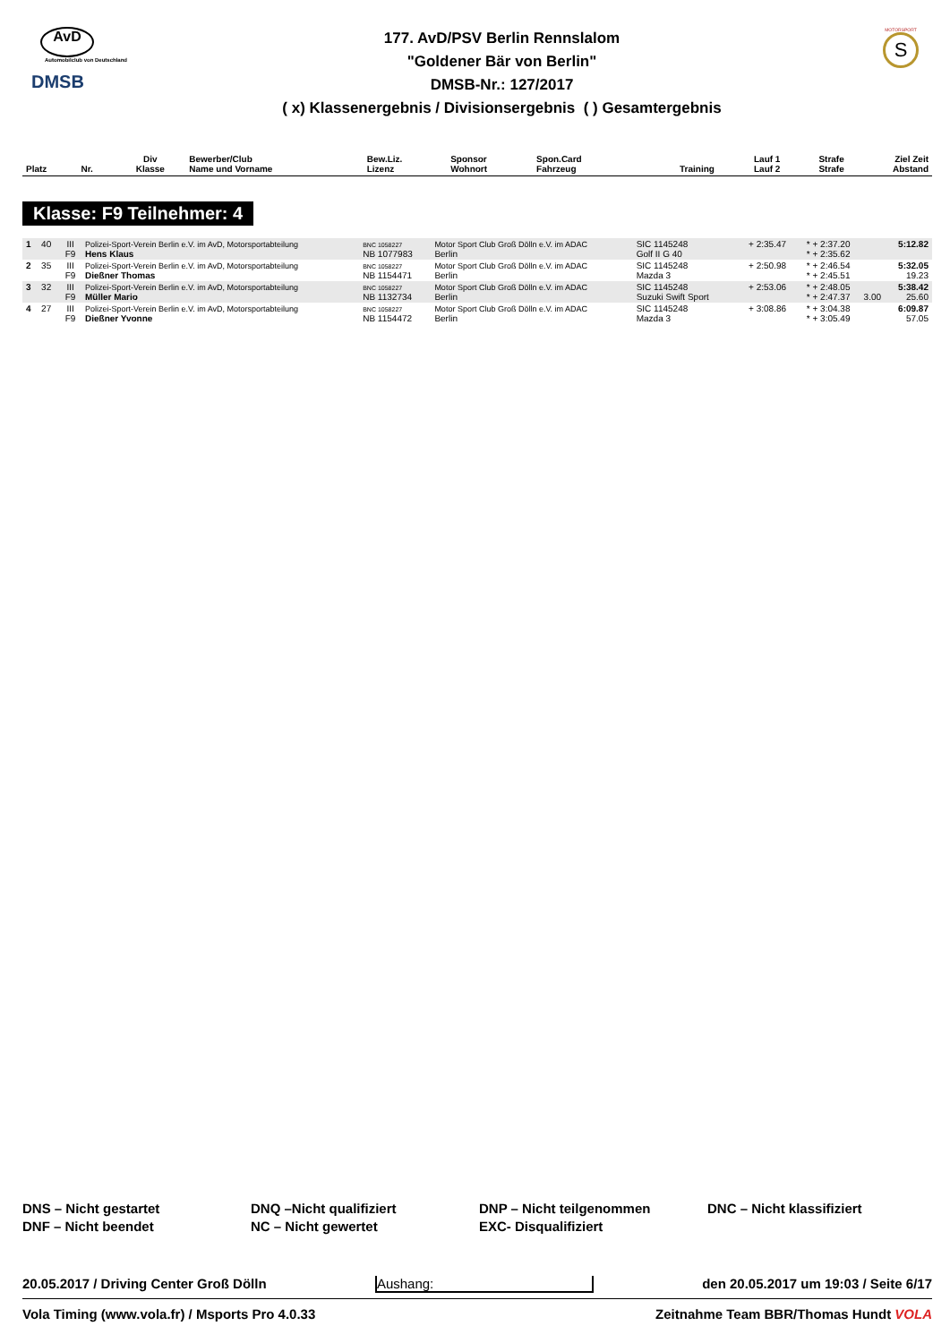AvD
Automobilclub von Deutschland
DMSB
177. AvD/PSV Berlin Rennslalom
"Goldener Bär von Berlin"
DMSB-Nr.: 127/2017
( x) Klassenergebnis / Divisionsergebnis ( ) Gesamtergebnis
MOTORSPORT
S
| Platz | Nr. | Div Klasse | Bewerber/Club Name und Vorname | Bew.Liz. Lizenz | Sponsor Wohnort | Spon.Card Fahrzeug | Training | Lauf 1 Lauf 2 | Strafe Strafe | Ziel Zeit Abstand |
| --- | --- | --- | --- | --- | --- | --- | --- | --- | --- | --- |
Klasse: F9 Teilnehmer: 4
| 1 | 40 | III F9 | Polizei-Sport-Verein Berlin e.V. im AvD, Motorsportabteilung Hens Klaus | BNC 1058227 NB 1077983 | Motor Sport Club Groß Dölln e.V. im ADAC Berlin | SIC 1145248 Golf II G 40 | + 2:35.47 | * + 2:37.20 * + 2:35.62 | | 5:12.82 |
| 2 | 35 | III F9 | Polizei-Sport-Verein Berlin e.V. im AvD, Motorsportabteilung Dießner Thomas | BNC 1058227 NB 1154471 | Motor Sport Club Groß Dölln e.V. im ADAC Berlin | SIC 1145248 Mazda 3 | + 2:50.98 | * + 2:46.54 * + 2:45.51 | | 5:32.05 19.23 |
| 3 | 32 | III F9 | Polizei-Sport-Verein Berlin e.V. im AvD, Motorsportabteilung Müller Mario | BNC 1058227 NB 1132734 | Motor Sport Club Groß Dölln e.V. im ADAC Berlin | SIC 1145248 Suzuki Swift Sport | + 2:53.06 | * + 2:48.05 * + 2:47.37 | 3.00 | 5:38.42 25.60 |
| 4 | 27 | III F9 | Polizei-Sport-Verein Berlin e.V. im AvD, Motorsportabteilung Dießner Yvonne | BNC 1058227 NB 1154472 | Motor Sport Club Groß Dölln e.V. im ADAC Berlin | SIC 1145248 Mazda 3 | + 3:08.86 | * + 3:04.38 * + 3:05.49 | | 6:09.87 57.05 |
DNS – Nicht gestartet
DNF – Nicht beendet
DNQ –Nicht qualifiziert
NC – Nicht gewertet
DNP – Nicht teilgenommen
EXC- Disqualifiziert
DNC – Nicht klassifiziert
20.05.2017 / Driving Center Groß Dölln Aushang: den 20.05.2017 um 19:03 / Seite 6/17
Vola Timing (www.vola.fr) / Msports Pro 4.0.33 Zeitnahme Team BBR/Thomas Hundt VOLA